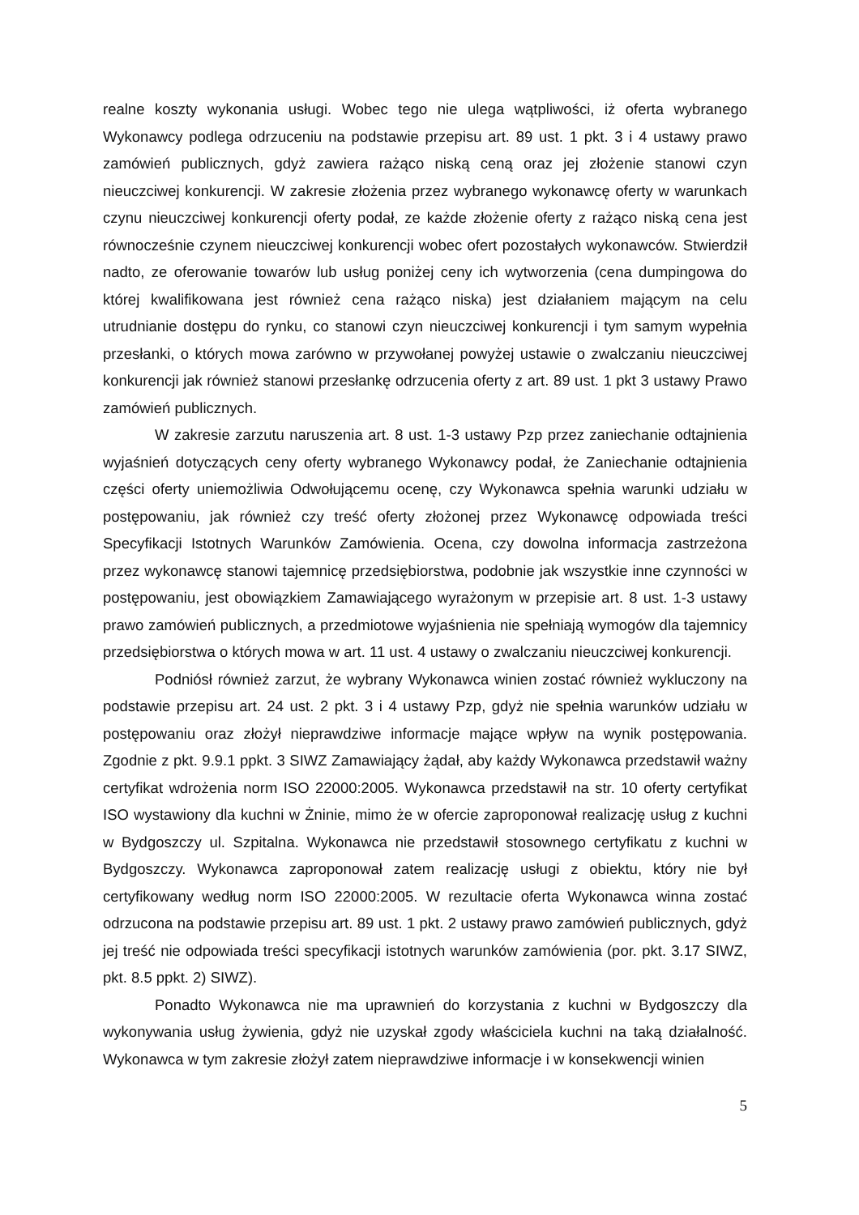realne koszty wykonania usługi. Wobec tego nie ulega wątpliwości, iż oferta wybranego Wykonawcy podlega odrzuceniu na podstawie przepisu art. 89 ust. 1 pkt. 3 i 4 ustawy prawo zamówień publicznych, gdyż zawiera rażąco niską ceną oraz jej złożenie stanowi czyn nieuczciwej konkurencji. W zakresie złożenia przez wybranego wykonawcę oferty w warunkach czynu nieuczciwej konkurencji oferty podał, ze każde złożenie oferty z rażąco niską cena jest równocześnie czynem nieuczciwej konkurencji wobec ofert pozostałych wykonawców. Stwierdził nadto, ze oferowanie towarów lub usług poniżej ceny ich wytworzenia (cena dumpingowa do której kwalifikowana jest również cena rażąco niska) jest działaniem mającym na celu utrudnianie dostępu do rynku, co stanowi czyn nieuczciwej konkurencji i tym samym wypełnia przesłanki, o których mowa zarówno w przywołanej powyżej ustawie o zwalczaniu nieuczciwej konkurencji jak również stanowi przesłankę odrzucenia oferty z art. 89 ust. 1 pkt 3 ustawy Prawo zamówień publicznych.
W zakresie zarzutu naruszenia art. 8 ust. 1-3 ustawy Pzp przez zaniechanie odtajnienia wyjaśnień dotyczących ceny oferty wybranego Wykonawcy podał, że Zaniechanie odtajnienia części oferty uniemożliwia Odwołującemu ocenę, czy Wykonawca spełnia warunki udziału w postępowaniu, jak również czy treść oferty złożonej przez Wykonawcę odpowiada treści Specyfikacji Istotnych Warunków Zamówienia. Ocena, czy dowolna informacja zastrzeżona przez wykonawcę stanowi tajemnicę przedsiębiorstwa, podobnie jak wszystkie inne czynności w postępowaniu, jest obowiązkiem Zamawiającego wyrażonym w przepisie art. 8 ust. 1-3 ustawy prawo zamówień publicznych, a przedmiotowe wyjaśnienia nie spełniają wymogów dla tajemnicy przedsiębiorstwa o których mowa w art. 11 ust. 4 ustawy o zwalczaniu nieuczciwej konkurencji.
Podniósł również zarzut, że wybrany Wykonawca winien zostać również wykluczony na podstawie przepisu art. 24 ust. 2 pkt. 3 i 4 ustawy Pzp, gdyż nie spełnia warunków udziału w postępowaniu oraz złożył nieprawdziwe informacje mające wpływ na wynik postępowania. Zgodnie z pkt. 9.9.1 ppkt. 3 SIWZ Zamawiający żądał, aby każdy Wykonawca przedstawił ważny certyfikat wdrożenia norm ISO 22000:2005. Wykonawca przedstawił na str. 10 oferty certyfikat ISO wystawiony dla kuchni w Żninie, mimo że w ofercie zaproponował realizację usług z kuchni w Bydgoszczy ul. Szpitalna. Wykonawca nie przedstawił stosownego certyfikatu z kuchni w Bydgoszczy. Wykonawca zaproponował zatem realizację usługi z obiektu, który nie był certyfikowany według norm ISO 22000:2005. W rezultacie oferta Wykonawca winna zostać odrzucona na podstawie przepisu art. 89 ust. 1 pkt. 2 ustawy prawo zamówień publicznych, gdyż jej treść nie odpowiada treści specyfikacji istotnych warunków zamówienia (por. pkt. 3.17 SIWZ, pkt. 8.5 ppkt. 2) SIWZ).
Ponadto Wykonawca nie ma uprawnień do korzystania z kuchni w Bydgoszczy dla wykonywania usług żywienia, gdyż nie uzyskał zgody właściciela kuchni na taką działalność. Wykonawca w tym zakresie złożył zatem nieprawdziwe informacje i w konsekwencji winien
5